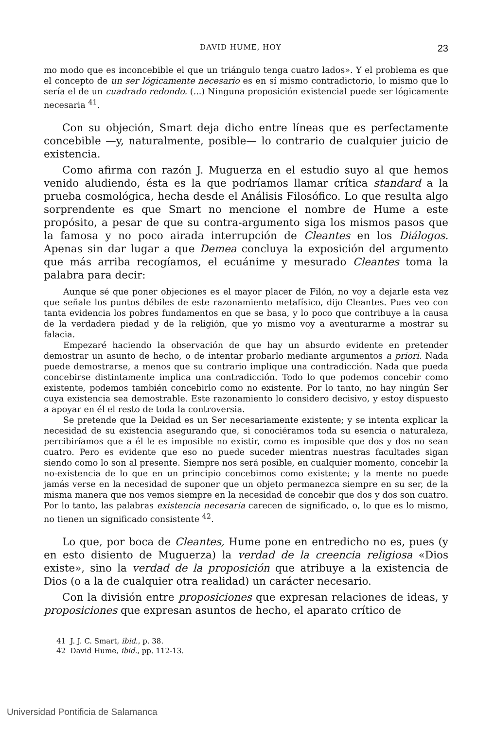DAVID HUME, HOY 23
mo modo que es inconcebible el que un triángulo tenga cuatro lados». Y el problema es que el concepto de un ser lógicamente necesario es en sí mismo contradictorio, lo mismo que lo sería el de un cuadrado redondo. (...) Ninguna proposición existencial puede ser lógicamente necesaria <sup>41</sup>.
Con su objeción, Smart deja dicho entre líneas que es perfectamente concebible —y, naturalmente, posible— lo contrario de cualquier juicio de existencia.
Como afirma con razón J. Muguerza en el estudio suyo al que hemos venido aludiendo, ésta es la que podríamos llamar crítica standard a la prueba cosmológica, hecha desde el Análisis Filosófico. Lo que resulta algo sorprendente es que Smart no mencione el nombre de Hume a este propósito, a pesar de que su contra-argumento siga los mismos pasos que la famosa y no poco airada interrupción de Cleantes en los Diálogos. Apenas sin dar lugar a que Demea concluya la exposición del argumento que más arriba recogíamos, el ecuánime y mesurado Cleantes toma la palabra para decir:
Aunque sé que poner objeciones es el mayor placer de Filón, no voy a dejarle esta vez que señale los puntos débiles de este razonamiento metafísico, dijo Cleantes. Pues veo con tanta evidencia los pobres fundamentos en que se basa, y lo poco que contribuye a la causa de la verdadera piedad y de la religión, que yo mismo voy a aventurarme a mostrar su falacia.
Empezaré haciendo la observación de que hay un absurdo evidente en pretender demostrar un asunto de hecho, o de intentar probarlo mediante argumentos a priori. Nada puede demostrarse, a menos que su contrario implique una contradicción. Nada que pueda concebirse distintamente implica una contradicción. Todo lo que podemos concebir como existente, podemos también concebirlo como no existente. Por lo tanto, no hay ningún Ser cuya existencia sea demostrable. Este razonamiento lo considero decisivo, y estoy dispuesto a apoyar en él el resto de toda la controversia.
Se pretende que la Deidad es un Ser necesariamente existente; y se intenta explicar la necesidad de su existencia asegurando que, si conociéramos toda su esencia o naturaleza, percibiríamos que a él le es imposible no existir, como es imposible que dos y dos no sean cuatro. Pero es evidente que eso no puede suceder mientras nuestras facultades sigan siendo como lo son al presente. Siempre nos será posible, en cualquier momento, concebir la no-existencia de lo que en un principio concebimos como existente; y la mente no puede jamás verse en la necesidad de suponer que un objeto permanezca siempre en su ser, de la misma manera que nos vemos siempre en la necesidad de concebir que dos y dos son cuatro. Por lo tanto, las palabras existencia necesaria carecen de significado, o, lo que es lo mismo, no tienen un significado consistente <sup>42</sup>.
Lo que, por boca de Cleantes, Hume pone en entredicho no es, pues (y en esto disiento de Muguerza) la verdad de la creencia religiosa «Dios existe», sino la verdad de la proposición que atribuye a la existencia de Dios (o a la de cualquier otra realidad) un carácter necesario.
Con la división entre proposiciones que expresan relaciones de ideas, y proposiciones que expresan asuntos de hecho, el aparato crítico de
41 J. J. C. Smart, ibid., p. 38.
42 David Hume, ibid., pp. 112-13.
Universidad Pontificia de Salamanca